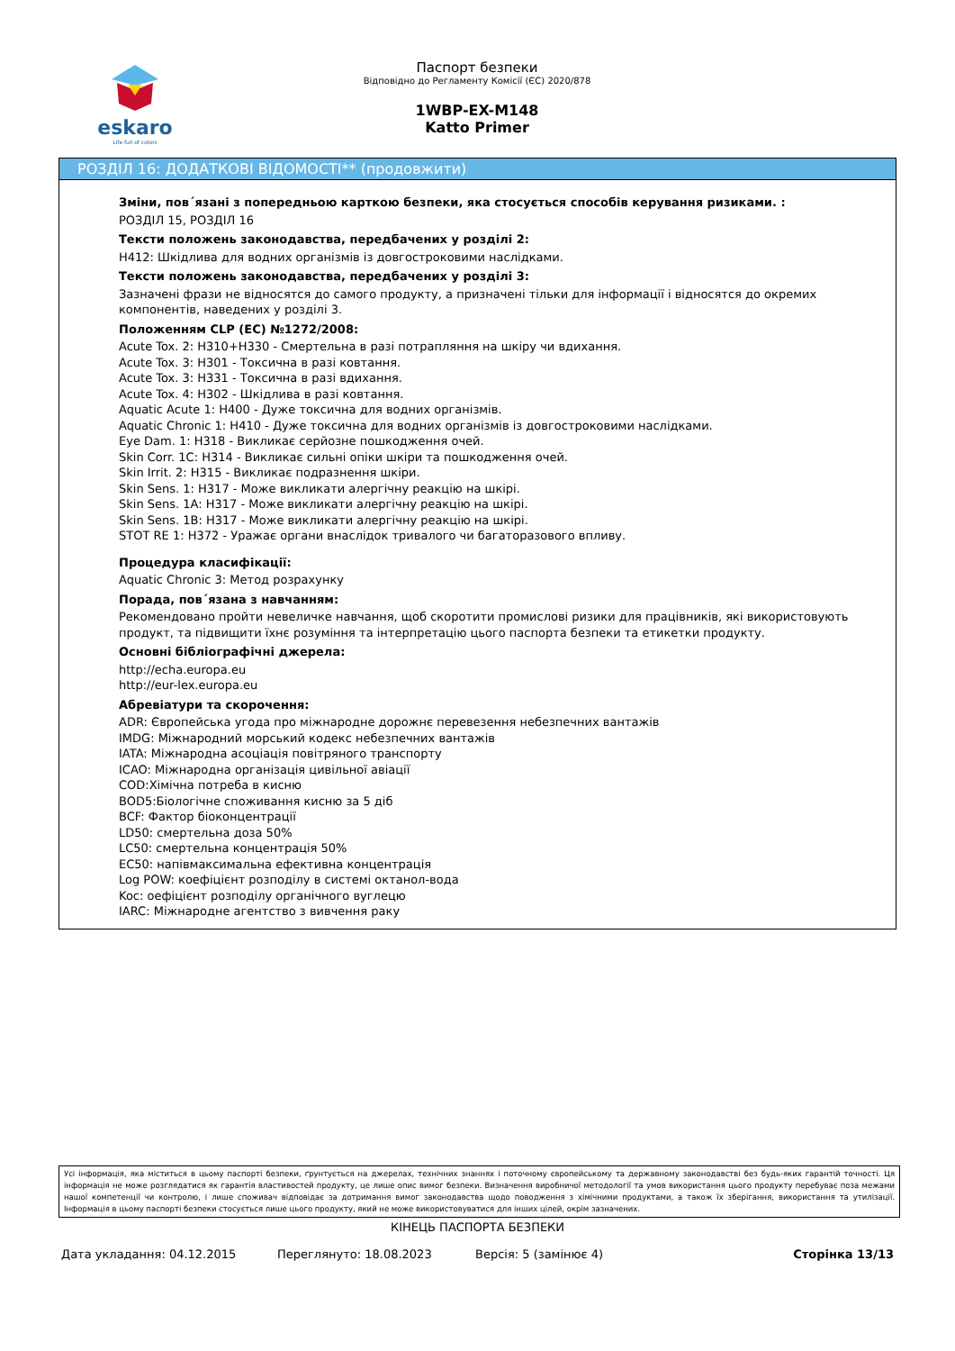eskaro
Life full of colors
Паспорт безпеки
Відповідно до Регламенту Комісії (ЄС) 2020/878
1WBP-EX-M148
Katto Primer
РОЗДІЛ 16: ДОДАТКОВІ ВІДОМОСТІ** (продовжити)
Зміни, пов´язані з попередньою карткою безпеки, яка стосується способів керування ризиками. :
РОЗДІЛ 15, РОЗДІЛ 16
Тексти положень законодавства, передбачених у розділі 2:
H412: Шкідлива для водних організмів із довгостроковими наслідками.
Тексти положень законодавства, передбачених у розділі 3:
Зазначені фрази не відносятся до самого продукту, а призначені тільки для інформації і відносятся до окремих компонентів, наведених у розділі 3.
Положенням CLP (ЕС) №1272/2008:
Acute Tox. 2: H310+H330 - Смертельна в разі потрапляння на шкіру чи вдихання.
Acute Tox. 3: H301 - Токсична в разі ковтання.
Acute Tox. 3: H331 - Токсична в разі вдихання.
Acute Tox. 4: H302 - Шкідлива в разі ковтання.
Aquatic Acute 1: H400 - Дуже токсична для водних організмів.
Aquatic Chronic 1: H410 - Дуже токсична для водних організмів із довгостроковими наслідками.
Eye Dam. 1: H318 - Викликає серйозне пошкодження очей.
Skin Corr. 1C: H314 - Викликає сильні опіки шкіри та пошкодження очей.
Skin Irrit. 2: H315 - Викликає подразнення шкіри.
Skin Sens. 1: H317 - Може викликати алергічну реакцію на шкірі.
Skin Sens. 1A: H317 - Може викликати алергічну реакцію на шкірі.
Skin Sens. 1B: H317 - Може викликати алергічну реакцію на шкірі.
STOT RE 1: H372 - Уражає органи внаслідок тривалого чи багаторазового впливу.
Процедура класифікації:
Aquatic Chronic 3: Метод розрахунку
Порада, пов´язана з навчанням:
Рекомендовано пройти невеличке навчання, щоб скоротити промислові ризики для працівників, які використовують продукт, та підвищити їхнє розуміння та інтерпретацію цього паспорта безпеки та етикетки продукту.
Основні бібліографічні джерела:
http://echa.europa.eu
http://eur-lex.europa.eu
Абревіатури та скорочення:
ADR: Європейська угода про міжнародне дорожнє перевезення небезпечних вантажів
IMDG: Міжнародний морський кодекс небезпечних вантажів
IATA: Міжнародна асоціація повітряного транспорту
ICAO: Міжнародна організація цивільної авіації
COD:Хімічна потреба в кисню
BOD5:Біологічне споживання кисню за 5 діб
BCF: Фактор біоконцентрації
LD50: смертельна доза 50%
LC50: смертельна концентрація 50%
EC50: напівмаксимальна ефективна концентрація
Log POW: коефіцієнт розподілу в системі октанол-вода
Koc: оефіцієнт розподілу органічного вуглецю
IARC: Міжнародне агентство з вивчення раку
Усі інформація, яка міститься в цьому паспорті безпеки, ґрунтується на джерелах, технічних знаннях і поточному європейському та державному законодавстві без будь-яких гарантій точності. Ця інформація не може розглядатися як гарантія властивостей продукту, це лише опис вимог безпеки. Визначення виробничої методології та умов використання цього продукту перебуває поза межами нашої компетенції чи контролю, і лише споживач відповідає за дотримання вимог законодавства щодо поводження з хімічними продуктами, а також їх зберігання, використання та утилізації. Інформація в цьому паспорті безпеки стосується лише цього продукту, який не може використовуватися для інших цілей, окрім зазначених.
КІНЕЦЬ ПАСПОРТА БЕЗПЕКИ
Дата укладання: 04.12.2015 Переглянуто: 18.08.2023 Версія: 5 (замінює 4) Сторінка 13/13